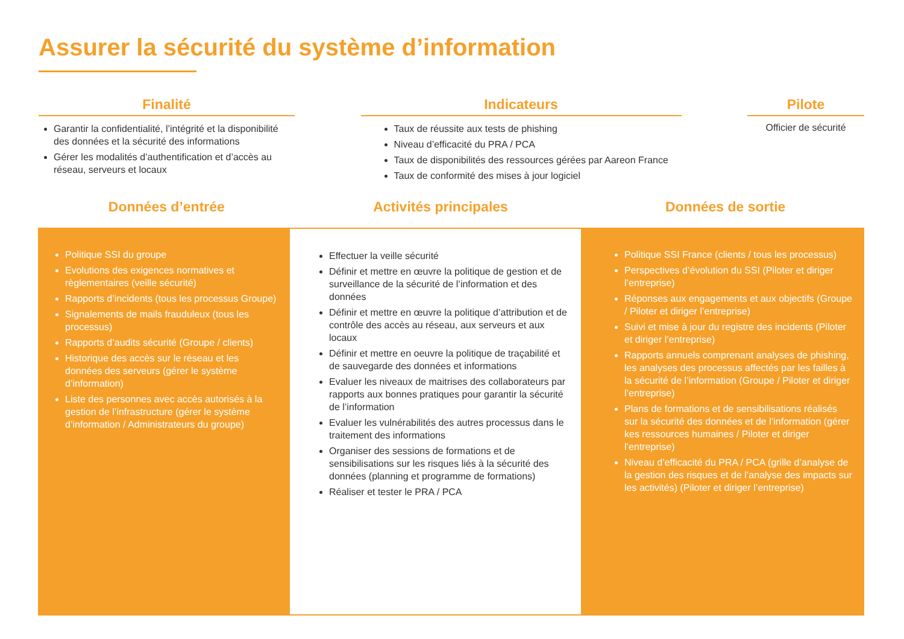Assurer la sécurité du système d’information
Finalité
Garantir la confidentialité, l’intégrité et la disponibilité des données et la sécurité des informations
Gérer les modalités d’authentification et d’accès au réseau, serveurs et locaux
Indicateurs
Taux de réussite aux tests de phishing
Niveau d’efficacité du PRA / PCA
Taux de disponibilités des ressources gérées par Aareon France
Taux de conformité des mises à jour logiciel
Pilote
Officier de sécurité
Données d’entrée Activités principales Données de sortie
Politique SSI du groupe
Evolutions des exigences normatives et règlementaires (veille sécurité)
Rapports d’incidents (tous les processus Groupe)
Signalements de mails frauduleux (tous les processus)
Rapports d’audits sécurité (Groupe / clients)
Historique des accès sur le réseau et les données des serveurs (gérer le système d’information)
Liste des personnes avec accès autorisés à la gestion de l’infrastructure (gérer le système d’information / Administrateurs du groupe)
Effectuer la veille sécurité
Définir et mettre en œuvre la politique de gestion et de surveillance de la sécurité de l’information et des données
Définir et mettre en œuvre la politique d’attribution et de contrôle des accès au réseau, aux serveurs et aux locaux
Définir et mettre en oeuvre la politique de traçabilité et de sauvegarde des données et informations
Evaluer les niveaux de maitrises des collaborateurs par rapports aux bonnes pratiques pour garantir la sécurité de l’information
Evaluer les vulnérabilités des autres processus dans le traitement des informations
Organiser des sessions de formations et de sensibilisations sur les risques liés à la sécurité des données (planning et programme de formations)
Réaliser et tester le PRA / PCA
Politique SSI France (clients / tous les processus)
Perspectives d’évolution du SSI (Piloter et diriger l’entreprise)
Réponses aux engagements et aux objectifs (Groupe / Piloter et diriger l’entreprise)
Suivi et mise à jour du registre des incidents (Piloter et diriger l’entreprise)
Rapports annuels comprenant analyses de phishing, les analyses des processus affectés par les failles à la sécurité de l’information (Groupe / Piloter et diriger l’entreprise)
Plans de formations et de sensibilisations réalisés sur la sécurité des données et de l’information (gérer kes ressources humaines / Piloter et diriger l’entreprise)
Niveau d’efficacité du PRA / PCA (grille d’analyse de la gestion des risques et de l’analyse des impacts sur les activités) (Piloter et diriger l’entreprise)